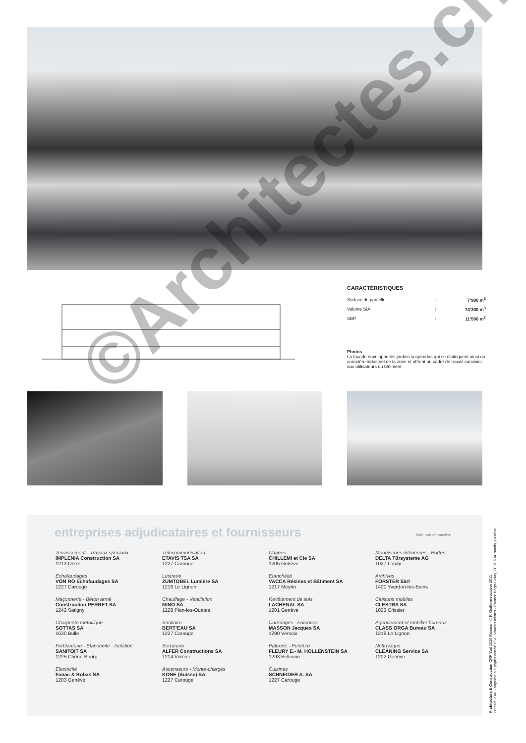CARACTÉRISTIQUES
| Surface de parcelle | : | 7’900 m<sup>2</sup> |
| Volume SIA | : | 74’300 m<sup>3</sup> |
| SBP | : | 11’500 m<sup>2</sup> |
Photos
La façade enveloppe les jardins suspendus qui se distinguent ainsi du caractère industriel de la zone et offrent un cadre de travail convivial aux utilisateurs du bâtiment.
©Architectes.ch
entreprises adjudicataires et fournisseurs
liste non exhaustive
Terrassement - Travaux spéciaux
IMPLENIA Construction SA
1213 Onex
Echafaudages
VON RO Echafaudages SA
1227 Carouge
Maçonnerie - Béton armé
Construction PERRET SA
1242 Satigny
Charpente métallique
SOTTAS SA
1630 Bulle
Ferblanterie - Etanchéité - Isolation
SANITOIT SA
1225 Chêne-Bourg
Electricité
Fanac & Robas SA
1203 Genève
Télécommunication
ETAVIS TSA SA
1227 Carouge
Lustrerie
ZUMTOBEL Lumière SA
1219 Le Lignon
Chauffage - Ventilation
MINO SA
1228 Plan-les-Ouates
Sanitaire
BERT’EAU SA
1227 Carouge
Serrurerie
ALFER Constructions SA
1214 Vernier
Ascenseurs - Monte-charges
KONE (Suisse) SA
1227 Carouge
Chapes
CHILLEMI et Cie SA
1205 Genève
Etanchéité
VACCA Résines et Bâtiment SA
1217 Meyrin
Revêtement de sols
LACHENAL SA
1201 Genève
Carrelages - Faïences
MASSON Jacques SA
1290 Versoix
Plâtrerie - Peinture
FLEURY E.- M. HOLLENSTEIN SA
1293 Bellevue
Cuisines
SCHNEIDER A. SA
1227 Carouge
Menuiseries intérieures - Portes
DELTA Türsysteme AG
1027 Lonay
Archives
FORSTER Sàrl
1400 Yverdon-les-Bains
Cloisons mobiles
CLESTRA SA
1023 Crissier
Agencement et mobilier bureaux
CLASS ORGA Bureau SA
1219 Le Lignon
Nettoyages
CLEANING Service SA
1202 Genève
Architecture & Construction CRP Sàrl 1020 Renens - © P. Guillemin octobre 2011
Pressor 2341 - Imprimé sur papier certifié FSC Sources mixtes - Photos: Régis Golay, FEDERAL studio, Genève